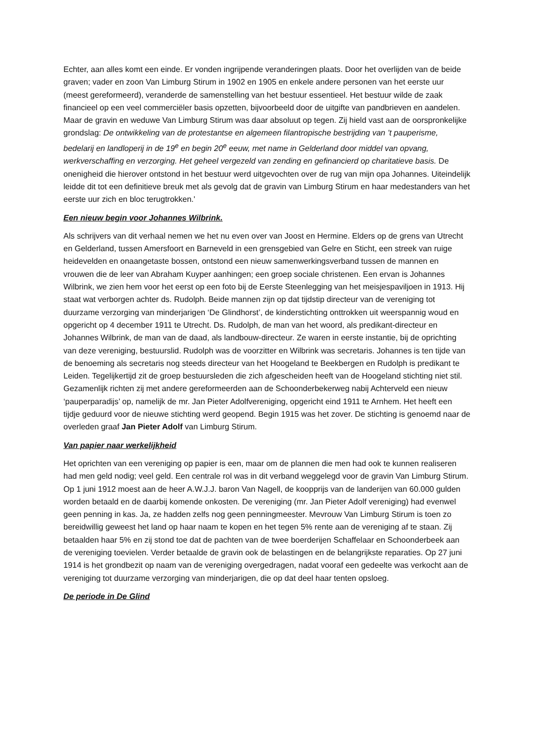Echter, aan alles komt een einde. Er vonden ingrijpende veranderingen plaats. Door het overlijden van de beide graven; vader en zoon Van Limburg Stirum in 1902 en 1905 en enkele andere personen van het eerste uur (meest gereformeerd), veranderde de samenstelling van het bestuur essentieel. Het bestuur wilde de zaak financieel op een veel commerciëler basis opzetten, bijvoorbeeld door de uitgifte van pandbrieven en aandelen. Maar de gravin en weduwe Van Limburg Stirum was daar absoluut op tegen. Zij hield vast aan de oorspronkelijke grondslag: De ontwikkeling van de protestantse en algemeen filantropische bestrijding van ’t pauperisme, bedelarij en landloperij in de 19<sup>e</sup> en begin 20<sup>e</sup> eeuw, met name in Gelderland door middel van opvang, werkverschaffing en verzorging. Het geheel vergezeld van zending en gefinancierd op charitatieve basis. De onenigheid die hierover ontstond in het bestuur werd uitgevochten over de rug van mijn opa Johannes. Uiteindelijk leidde dit tot een definitieve breuk met als gevolg dat de gravin van Limburg Stirum en haar medestanders van het eerste uur zich en bloc terugtrokken.'
Een nieuw begin voor Johannes Wilbrink.
Als schrijvers van dit verhaal nemen we het nu even over van Joost en Hermine. Elders op de grens van Utrecht en Gelderland, tussen Amersfoort en Barneveld in een grensgebied van Gelre en Sticht, een streek van ruige heidevelden en onaangetaste bossen, ontstond een nieuw samenwerkingsverband tussen de mannen en vrouwen die de leer van Abraham Kuyper aanhingen; een groep sociale christenen. Een ervan is Johannes Wilbrink, we zien hem voor het eerst op een foto bij de Eerste Steenlegging van het meisjespaviljoen in 1913. Hij staat wat verborgen achter ds. Rudolph. Beide mannen zijn op dat tijdstip directeur van de vereniging tot duurzame verzorging van minderjarigen ‘De Glindhorst’, de kinderstichting onttrokken uit weerspannig woud en opgericht op 4 december 1911 te Utrecht. Ds. Rudolph, de man van het woord, als predikant-directeur en Johannes Wilbrink, de man van de daad, als landbouw-directeur. Ze waren in eerste instantie, bij de oprichting van deze vereniging, bestuurslid. Rudolph was de voorzitter en Wilbrink was secretaris. Johannes is ten tijde van de benoeming als secretaris nog steeds directeur van het Hoogeland te Beekbergen en Rudolph is predikant te Leiden. Tegelijkertijd zit de groep bestuursleden die zich afgescheiden heeft van de Hoogeland stichting niet stil. Gezamenlijk richten zij met andere gereformeerden aan de Schoonderbekerweg nabij Achterveld een nieuw ‘pauperparadijs’ op, namelijk de mr. Jan Pieter Adolfvereniging, opgericht eind 1911 te Arnhem. Het heeft een tijdje geduurd voor de nieuwe stichting werd geopend. Begin 1915 was het zover. De stichting is genoemd naar de overleden graaf Jan Pieter Adolf van Limburg Stirum.
Van papier naar werkelijkheid
Het oprichten van een vereniging op papier is een, maar om de plannen die men had ook te kunnen realiseren had men geld nodig; veel geld. Een centrale rol was in dit verband weggelegd voor de gravin Van Limburg Stirum. Op 1 juni 1912 moest aan de heer A.W.J.J. baron Van Nagell, de koopprijs van de landerijen van 60.000 gulden worden betaald en de daarbij komende onkosten. De vereniging (mr. Jan Pieter Adolf vereniging) had evenwel geen penning in kas. Ja, ze hadden zelfs nog geen penningmeester. Mevrouw Van Limburg Stirum is toen zo bereidwillig geweest het land op haar naam te kopen en het tegen 5% rente aan de vereniging af te staan. Zij betaalden haar 5% en zij stond toe dat de pachten van de twee boerderijen Schaffelaar en Schoonderbeek aan de vereniging toevielen. Verder betaalde de gravin ook de belastingen en de belangrijkste reparaties. Op 27 juni 1914 is het grondbezit op naam van de vereniging overgedragen, nadat vooraf een gedeelte was verkocht aan de vereniging tot duurzame verzorging van minderjarigen, die op dat deel haar tenten opsloeg.
De periode in De Glind